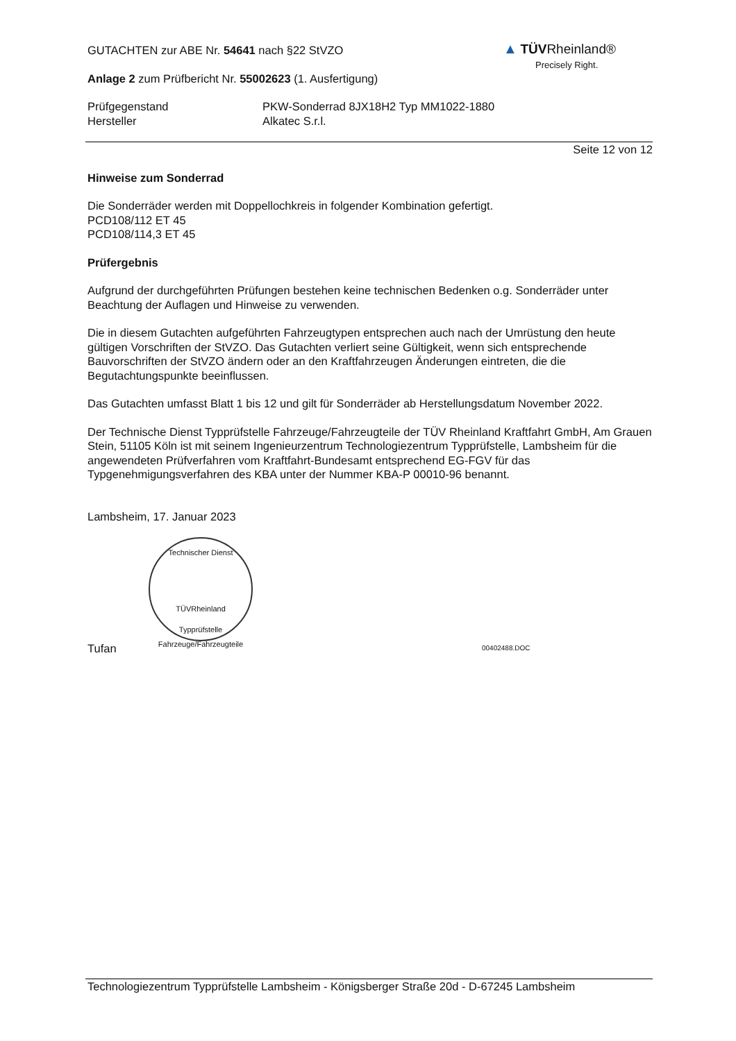GUTACHTEN zur ABE Nr. 54641 nach §22 StVZO
Anlage 2 zum Prüfbericht Nr. 55002623 (1. Ausfertigung)
Prüfgegenstand PKW-Sonderrad 8JX18H2 Typ MM1022-1880
Hersteller Alkatec S.r.l.
Seite 12 von 12
Hinweise zum Sonderrad
Die Sonderräder werden mit Doppellochkreis in folgender Kombination gefertigt.
PCD108/112 ET 45
PCD108/114,3 ET 45
Prüfergebnis
Aufgrund der durchgeführten Prüfungen bestehen keine technischen Bedenken o.g. Sonderräder unter Beachtung der Auflagen und Hinweise zu verwenden.
Die in diesem Gutachten aufgeführten Fahrzeugtypen entsprechen auch nach der Umrüstung den heute gültigen Vorschriften der StVZO. Das Gutachten verliert seine Gültigkeit, wenn sich entsprechende Bauvorschriften der StVZO ändern oder an den Kraftfahrzeugen Änderungen eintreten, die die Begutachtungspunkte beeinflussen.
Das Gutachten umfasst Blatt 1 bis 12 und gilt für Sonderräder ab Herstellungsdatum November 2022.
Der Technische Dienst Typprüfstelle Fahrzeuge/Fahrzeugteile der TÜV Rheinland Kraftfahrt GmbH, Am Grauen Stein, 51105 Köln ist mit seinem Ingenieurzentrum Technologiezentrum Typprüfstelle, Lambsheim für die angewendeten Prüfverfahren vom Kraftfahrt-Bundesamt entsprechend EG-FGV für das Typgenehmigungsverfahren des KBA unter der Nummer KBA-P 00010-96 benannt.
Lambsheim, 17. Januar 2023
Technischer Dienst
TÜVRheinland
Typprüfstelle Fahrzeuge/Fahrzeugteile
Tufan 00402488.DOC
▲ TÜV Rheinland®
Precisely Right.
Technologiezentrum Typprüfstelle Lambsheim - Königsberger Straße 20d - D-67245 Lambsheim